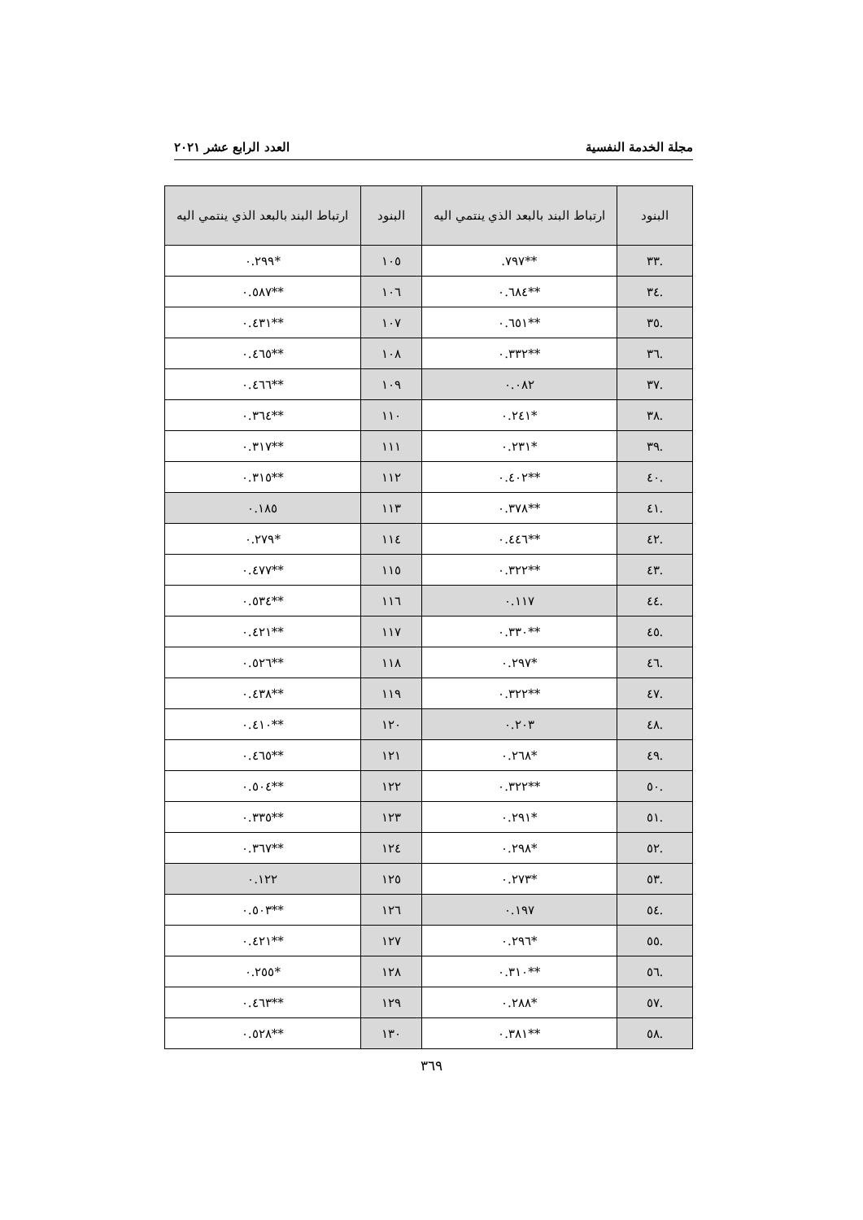مجلة الخدمة النفسية العدد الرابع عشر ٢٠٢١
| البنود | ارتباط البند بالبعد الذي ينتمي اليه | البنود | ارتباط البند بالبعد الذي ينتمي اليه |
| --- | --- | --- | --- |
| .٣٣ | **٧٩٧. | ١٠٥ | *٠.٢٩٩ |
| .٣٤ | **٠.٦٨٤ | ١٠٦ | **٠.٥٨٧ |
| .٣٥ | **٠.٦٥١ | ١٠٧ | **٠.٤٣١ |
| .٣٦ | **٠.٣٣٢ | ١٠٨ | **٠.٤٦٥ |
| .٣٧ | ٠.٠٨٢ | ١٠٩ | **٠.٤٦٦ |
| .٣٨ | *٠.٢٤١ | ١١٠ | **٠.٣٦٤ |
| .٣٩ | *٠.٢٣١ | ١١١ | **٠.٣١٧ |
| .٤٠ | **٠.٤٠٢ | ١١٢ | **٠.٣١٥ |
| .٤١ | **٠.٣٧٨ | ١١٣ | ٠.١٨٥ |
| .٤٢ | **٠.٤٤٦ | ١١٤ | *٠.٢٧٩ |
| .٤٣ | **٠.٣٢٢ | ١١٥ | **٠.٤٧٧ |
| .٤٤ | ٠.١١٧ | ١١٦ | **٠.٥٣٤ |
| .٤٥ | **٠.٣٣٠ | ١١٧ | **٠.٤٢١ |
| .٤٦ | *٠.٢٩٧ | ١١٨ | **٠.٥٢٦ |
| .٤٧ | **٠.٣٢٢ | ١١٩ | **٠.٤٣٨ |
| .٤٨ | ٠.٢٠٣ | ١٢٠ | **٠.٤١٠ |
| .٤٩ | *٠.٢٦٨ | ١٢١ | **٠.٤٦٥ |
| .٥٠ | **٠.٣٢٢ | ١٢٢ | **٠.٥٠٤ |
| .٥١ | *٠.٢٩١ | ١٢٣ | **٠.٣٣٥ |
| .٥٢ | *٠.٢٩٨ | ١٢٤ | **٠.٣٦٧ |
| .٥٣ | *٠.٢٧٣ | ١٢٥ | ٠.١٢٢ |
| .٥٤ | ٠.١٩٧ | ١٢٦ | **٠.٥٠٣ |
| .٥٥ | *٠.٢٩٦ | ١٢٧ | **٠.٤٢١ |
| .٥٦ | **٠.٣١٠ | ١٢٨ | *٠.٢٥٥ |
| .٥٧ | *٠.٢٨٨ | ١٢٩ | **٠.٤٦٣ |
| .٥٨ | **٠.٣٨١ | ١٣٠ | **٠.٥٢٨ |
٣٦٩